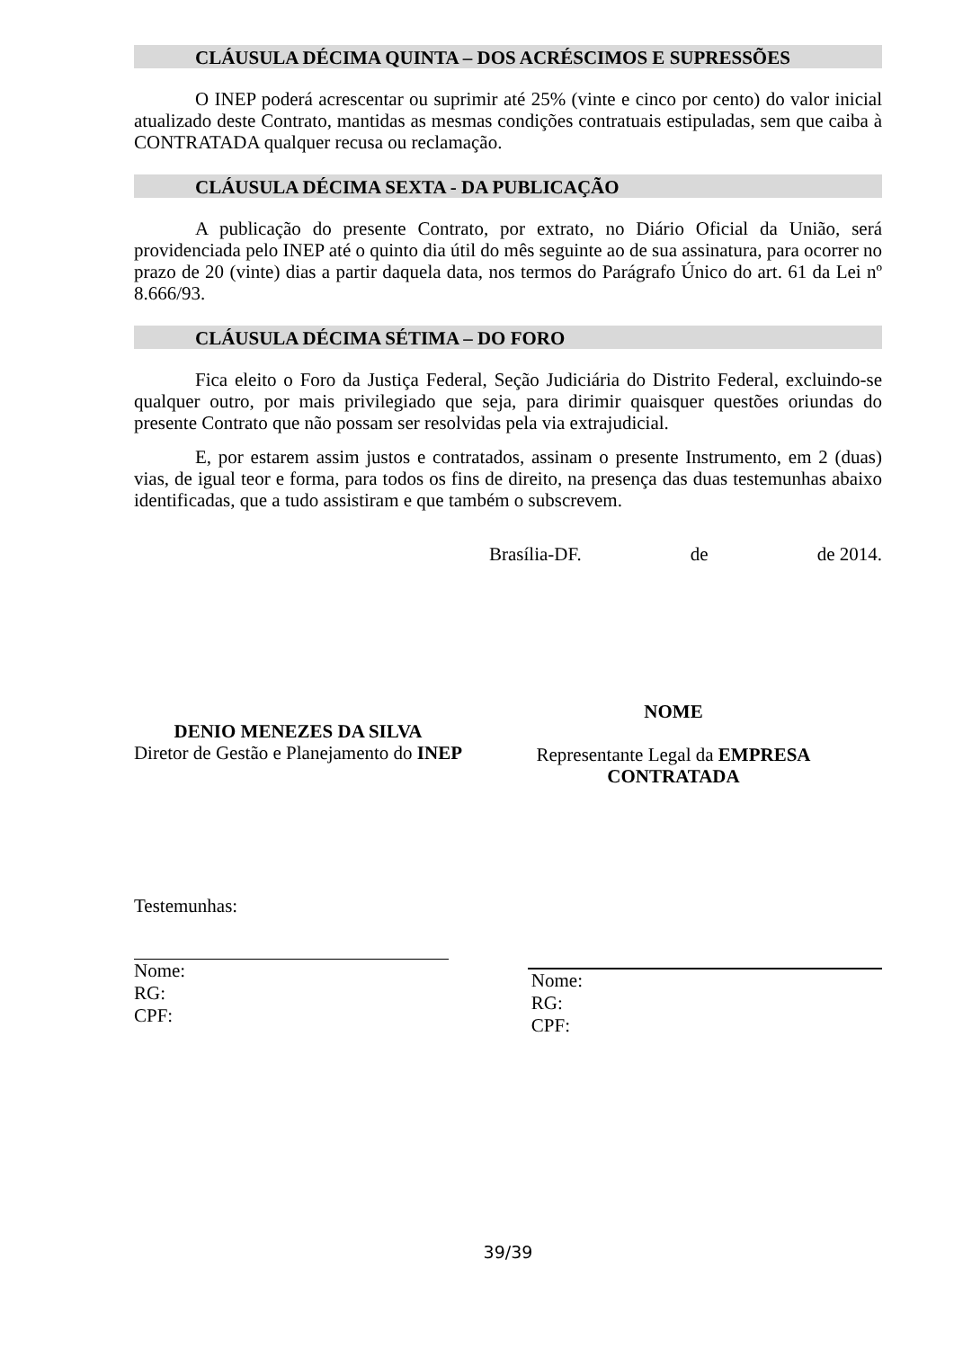CLÁUSULA DÉCIMA QUINTA – DOS ACRÉSCIMOS E SUPRESSÕES
O INEP poderá acrescentar ou suprimir até 25% (vinte e cinco por cento) do valor inicial atualizado deste Contrato, mantidas as mesmas condições contratuais estipuladas, sem que caiba à CONTRATADA qualquer recusa ou reclamação.
CLÁUSULA DÉCIMA SEXTA - DA PUBLICAÇÃO
A publicação do presente Contrato, por extrato, no Diário Oficial da União, será providenciada pelo INEP até o quinto dia útil do mês seguinte ao de sua assinatura, para ocorrer no prazo de 20 (vinte) dias a partir daquela data, nos termos do Parágrafo Único do art. 61 da Lei nº 8.666/93.
CLÁUSULA DÉCIMA SÉTIMA – DO FORO
Fica eleito o Foro da Justiça Federal, Seção Judiciária do Distrito Federal, excluindo-se qualquer outro, por mais privilegiado que seja, para dirimir quaisquer questões oriundas do presente Contrato que não possam ser resolvidas pela via extrajudicial.
E, por estarem assim justos e contratados, assinam o presente Instrumento, em 2 (duas) vias, de igual teor e forma, para todos os fins de direito, na presença das duas testemunhas abaixo identificadas, que a tudo assistiram e que também o subscrevem.
Brasília-DF. de de 2014.
DENIO MENEZES DA SILVA
Diretor de Gestão e Planejamento do INEP
NOME
Representante Legal da EMPRESA CONTRATADA
Testemunhas:
Nome:
RG:
CPF:
Nome:
RG:
CPF:
39/39